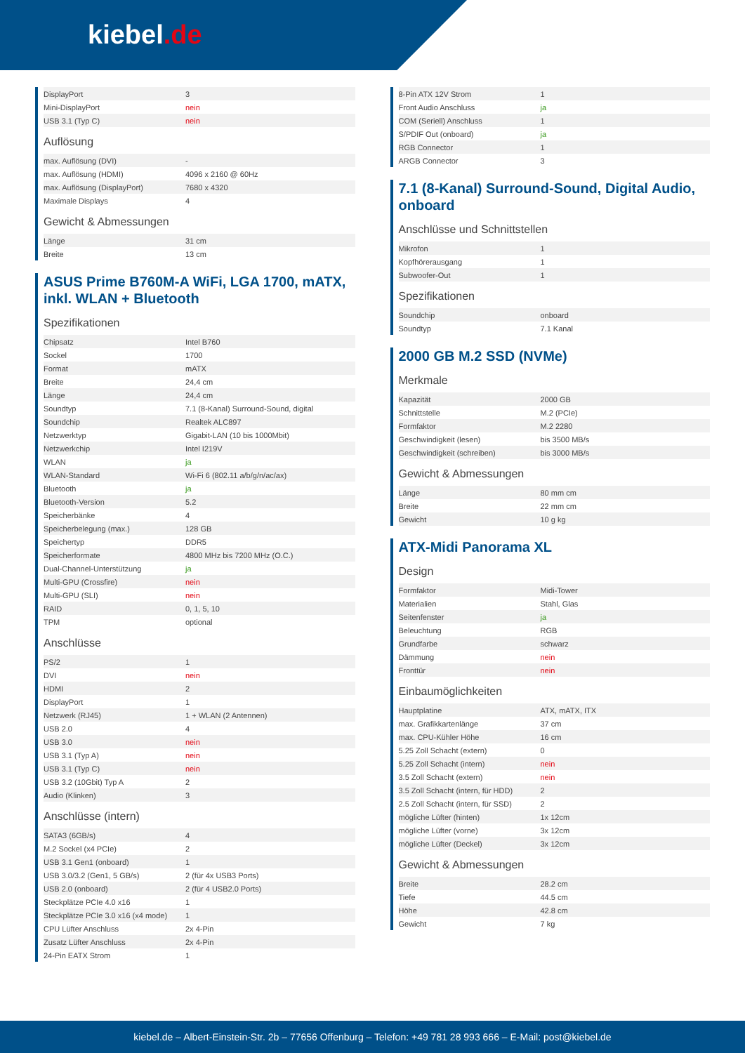kiebel.de
| DisplayPort | 3 |
| Mini-DisplayPort | nein |
| USB 3.1 (Typ C) | nein |
Auflösung
| max. Auflösung (DVI) | - |
| max. Auflösung (HDMI) | 4096 x 2160 @ 60Hz |
| max. Auflösung (DisplayPort) | 7680 x 4320 |
| Maximale Displays | 4 |
Gewicht & Abmessungen
| Länge | 31 cm |
| Breite | 13 cm |
ASUS Prime B760M-A WiFi, LGA 1700, mATX, inkl. WLAN + Bluetooth
Spezifikationen
| Chipsatz | Intel B760 |
| Sockel | 1700 |
| Format | mATX |
| Breite | 24,4 cm |
| Länge | 24,4 cm |
| Soundtyp | 7.1 (8-Kanal) Surround-Sound, digital |
| Soundchip | Realtek ALC897 |
| Netzwerktyp | Gigabit-LAN (10 bis 1000Mbit) |
| Netzwerkchip | Intel I219V |
| WLAN | ja |
| WLAN-Standard | Wi-Fi 6 (802.11 a/b/g/n/ac/ax) |
| Bluetooth | ja |
| Bluetooth-Version | 5.2 |
| Speicherbänke | 4 |
| Speicherbelegung (max.) | 128 GB |
| Speichertyp | DDR5 |
| Speicherformate | 4800 MHz bis 7200 MHz (O.C.) |
| Dual-Channel-Unterstützung | ja |
| Multi-GPU (Crossfire) | nein |
| Multi-GPU (SLI) | nein |
| RAID | 0, 1, 5, 10 |
| TPM | optional |
Anschlüsse
| PS/2 | 1 |
| DVI | nein |
| HDMI | 2 |
| DisplayPort | 1 |
| Netzwerk (RJ45) | 1 + WLAN (2 Antennen) |
| USB 2.0 | 4 |
| USB 3.0 | nein |
| USB 3.1 (Typ A) | nein |
| USB 3.1 (Typ C) | nein |
| USB 3.2 (10Gbit) Typ A | 2 |
| Audio (Klinken) | 3 |
Anschlüsse (intern)
| SATA3 (6GB/s) | 4 |
| M.2 Sockel (x4 PCIe) | 2 |
| USB 3.1 Gen1 (onboard) | 1 |
| USB 3.0/3.2 (Gen1, 5 GB/s) | 2 (für 4x USB3 Ports) |
| USB 2.0 (onboard) | 2 (für 4 USB2.0 Ports) |
| Steckplätze PCIe 4.0 x16 | 1 |
| Steckplätze PCIe 3.0 x16 (x4 mode) | 1 |
| CPU Lüfter Anschluss | 2x 4-Pin |
| Zusatz Lüfter Anschluss | 2x 4-Pin |
| 24-Pin EATX Strom | 1 |
| 8-Pin ATX 12V Strom | 1 |
| Front Audio Anschluss | ja |
| COM (Seriell) Anschluss | 1 |
| S/PDIF Out (onboard) | ja |
| RGB Connector | 1 |
| ARGB Connector | 3 |
7.1 (8-Kanal) Surround-Sound, Digital Audio, onboard
Anschlüsse und Schnittstellen
| Mikrofon | 1 |
| Kopfhörerausgang | 1 |
| Subwoofer-Out | 1 |
Spezifikationen
| Soundchip | onboard |
| Soundtyp | 7.1 Kanal |
2000 GB M.2 SSD (NVMe)
Merkmale
| Kapazität | 2000 GB |
| Schnittstelle | M.2 (PCIe) |
| Formfaktor | M.2 2280 |
| Geschwindigkeit (lesen) | bis 3500 MB/s |
| Geschwindigkeit (schreiben) | bis 3000 MB/s |
Gewicht & Abmessungen
| Länge | 80 mm cm |
| Breite | 22 mm cm |
| Gewicht | 10 g kg |
ATX-Midi Panorama XL
Design
| Formfaktor | Midi-Tower |
| Materialien | Stahl, Glas |
| Seitenfenster | ja |
| Beleuchtung | RGB |
| Grundfarbe | schwarz |
| Dämmung | nein |
| Fronttür | nein |
Einbaumöglichkeiten
| Hauptplatine | ATX, mATX, ITX |
| max. Grafikkartenlänge | 37 cm |
| max. CPU-Kühler Höhe | 16 cm |
| 5.25 Zoll Schacht (extern) | 0 |
| 5.25 Zoll Schacht (intern) | nein |
| 3.5 Zoll Schacht (extern) | nein |
| 3.5 Zoll Schacht (intern, für HDD) | 2 |
| 2.5 Zoll Schacht (intern, für SSD) | 2 |
| mögliche Lüfter (hinten) | 1x 12cm |
| mögliche Lüfter (vorne) | 3x 12cm |
| mögliche Lüfter (Deckel) | 3x 12cm |
Gewicht & Abmessungen
| Breite | 28.2 cm |
| Tiefe | 44.5 cm |
| Höhe | 42.8 cm |
| Gewicht | 7 kg |
kiebel.de – Albert-Einstein-Str. 2b – 77656 Offenburg – Telefon: +49 781 28 993 666 – E-Mail: post@kiebel.de